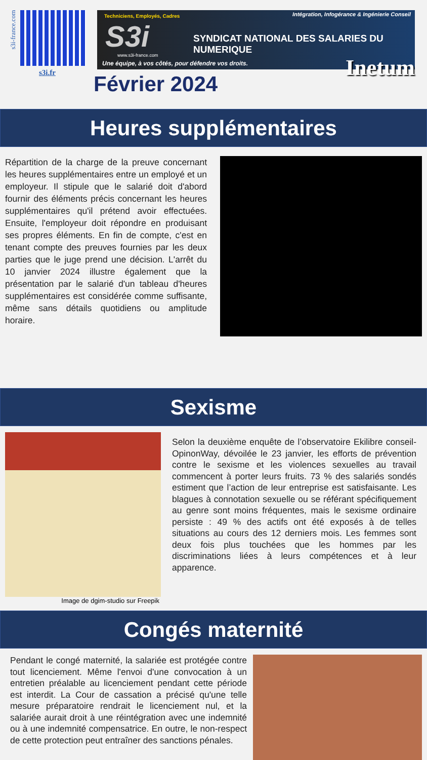s3i-france.com
s3i.fr
Techniciens, Employés, Cadres
Intégration, Infogérance & Ingénierie Conseil
S3i
SYNDICAT NATIONAL DES SALARIES DU NUMERIQUE
www.s3i-france.com
Une équipe, à vos côtés, pour défendre vos droits.
Inetum
Février 2024
Heures supplémentaires
Répartition de la charge de la preuve concernant les heures supplémentaires entre un employé et un employeur. Il stipule que le salarié doit d'abord fournir des éléments précis concernant les heures supplémentaires qu'il prétend avoir effectuées. Ensuite, l'employeur doit répondre en produisant ses propres éléments. En fin de compte, c'est en tenant compte des preuves fournies par les deux parties que le juge prend une décision. L'arrêt du 10 janvier 2024 illustre également que la présentation par le salarié d'un tableau d'heures supplémentaires est considérée comme suffisante, même sans détails quotidiens ou amplitude horaire.
Sexisme
Image de dgim-studio sur Freepik
Selon la deuxième enquête de l’observatoire Ekilibre conseil-OpinonWay, dévoilée le 23 janvier, les efforts de prévention contre le sexisme et les violences sexuelles au travail commencent à porter leurs fruits. 73 % des salariés sondés estiment que l’action de leur entreprise est satisfaisante. Les blagues à connotation sexuelle ou se référant spécifiquement au genre sont moins fréquentes, mais le sexisme ordinaire persiste : 49 % des actifs ont été exposés à de telles situations au cours des 12 derniers mois. Les femmes sont deux fois plus touchées que les hommes par les discriminations liées à leurs compétences et à leur apparence.
Congés maternité
Pendant le congé maternité, la salariée est protégée contre tout licenciement. Même l'envoi d'une convocation à un entretien préalable au licenciement pendant cette période est interdit. La Cour de cassation a précisé qu'une telle mesure préparatoire rendrait le licenciement nul, et la salariée aurait droit à une réintégration avec une indemnité ou à une indemnité compensatrice. En outre, le non-respect de cette protection peut entraîner des sanctions pénales.